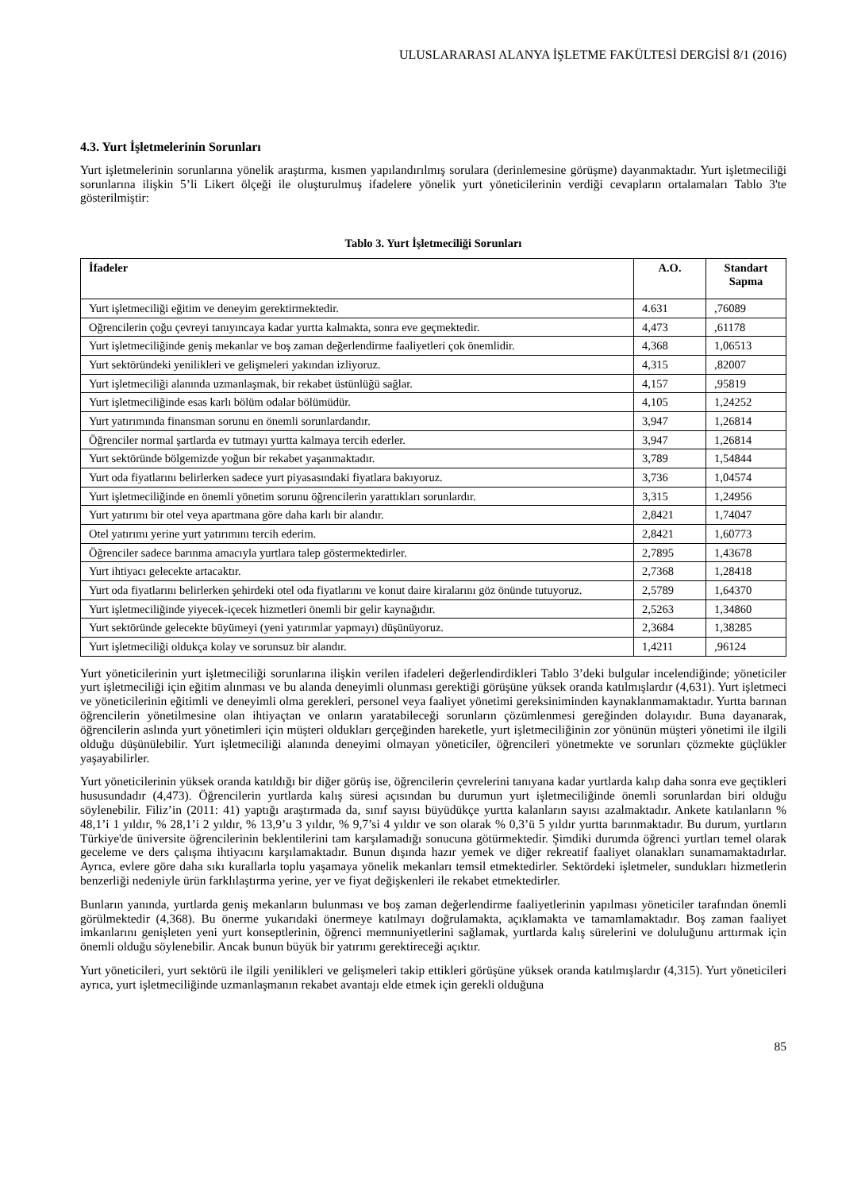ULUSLARARASI ALANYA İŞLETME FAKÜLTESİ DERGİSİ 8/1 (2016)
4.3. Yurt İşletmelerinin Sorunları
Yurt işletmelerinin sorunlarına yönelik araştırma, kısmen yapılandırılmış sorulara (derinlemesine görüşme) dayanmaktadır. Yurt işletmeciliği sorunlarına ilişkin 5’li Likert ölçeği ile oluşturulmuş ifadelere yönelik yurt yöneticilerinin verdiği cevapların ortalamaları Tablo 3'te gösterilmiştir:
Tablo 3. Yurt İşletmeciliği Sorunları
| İfadeler | A.O. | Standart Sapma |
| --- | --- | --- |
| Yurt işletmeciliği eğitim ve deneyim gerektirmektedir. | 4.631 | ,76089 |
| Oğrencilerin çoğu çevreyi tanıyıncaya kadar yurtta kalmakta, sonra eve geçmektedir. | 4,473 | ,61178 |
| Yurt işletmeciliğinde geniş mekanlar ve boş zaman değerlendirme faaliyetleri çok önemlidir. | 4,368 | 1,06513 |
| Yurt sektöründeki yenilikleri ve gelişmeleri yakından izliyoruz. | 4,315 | ,82007 |
| Yurt işletmeciliği alanında uzmanlaşmak, bir rekabet üstünlüğü sağlar. | 4,157 | ,95819 |
| Yurt işletmeciliğinde esas karlı bölüm odalar bölümüdür. | 4,105 | 1,24252 |
| Yurt yatırımında finansman sorunu en önemli sorunlardandır. | 3,947 | 1,26814 |
| Öğrenciler normal şartlarda ev tutmayı yurtta kalmaya tercih ederler. | 3,947 | 1,26814 |
| Yurt sektöründe bölgemizde yoğun bir rekabet yaşanmaktadır. | 3,789 | 1,54844 |
| Yurt oda fiyatlarını belirlerken sadece yurt piyasasındaki fiyatlara bakıyoruz. | 3,736 | 1,04574 |
| Yurt işletmeciliğinde en önemli yönetim sorunu öğrencilerin yarattıkları sorunlardır. | 3,315 | 1,24956 |
| Yurt yatırımı bir otel veya apartmana göre daha karlı bir alandır. | 2,8421 | 1,74047 |
| Otel yatırımı yerine yurt yatırımını tercih ederim. | 2,8421 | 1,60773 |
| Öğrenciler sadece barınma amacıyla yurtlara talep göstermektedirler. | 2,7895 | 1,43678 |
| Yurt ihtiyacı gelecekte artacaktır. | 2,7368 | 1,28418 |
| Yurt oda fiyatlarını belirlerken şehirdeki otel oda fiyatlarını ve konut daire kiralarını göz önünde tutuyoruz. | 2,5789 | 1,64370 |
| Yurt işletmeciliğinde yiyecek-içecek hizmetleri önemli bir gelir kaynağıdır. | 2,5263 | 1,34860 |
| Yurt sektöründe gelecekte büyümeyi (yeni yatırımlar yapmayı) düşünüyoruz. | 2,3684 | 1,38285 |
| Yurt işletmeciliği oldukça kolay ve sorunsuz bir alandır. | 1,4211 | ,96124 |
Yurt yöneticilerinin yurt işletmeciliği sorunlarına ilişkin verilen ifadeleri değerlendirdikleri Tablo 3’deki bulgular incelendiğinde; yöneticiler yurt işletmeciliği için eğitim alınması ve bu alanda deneyimli olunması gerektiği görüşüne yüksek oranda katılmışlardır (4,631). Yurt işletmeci ve yöneticilerinin eğitimli ve deneyimli olma gerekleri, personel veya faaliyet yönetimi gereksiniminden kaynaklanmamaktadır. Yurtta barınan öğrencilerin yönetilmesine olan ihtiyaçtan ve onların yaratabileceği sorunların çözümlenmesi gereğinden dolayıdır. Buna dayanarak, öğrencilerin aslında yurt yönetimleri için müşteri oldukları gerçeğinden hareketle, yurt işletmeciliğinin zor yönünün müşteri yönetimi ile ilgili olduğu düşünülebilir. Yurt işletmeciliği alanında deneyimi olmayan yöneticiler, öğrencileri yönetmekte ve sorunları çözmekte güçlükler yaşayabilirler.
Yurt yöneticilerinin yüksek oranda katıldığı bir diğer görüş ise, öğrencilerin çevrelerini tanıyana kadar yurtlarda kalıp daha sonra eve geçtikleri hususundadır (4,473). Öğrencilerin yurtlarda kalış süresi açısından bu durumun yurt işletmeciliğinde önemli sorunlardan biri olduğu söylenebilir. Filiz’in (2011: 41) yaptığı araştırmada da, sınıf sayısı büyüdükçe yurtta kalanların sayısı azalmaktadır. Ankete katılanların % 48,1’i 1 yıldır, % 28,1’i 2 yıldır, % 13,9’u 3 yıldır, % 9,7’si 4 yıldır ve son olarak % 0,3’ü 5 yıldır yurtta barınmaktadır. Bu durum, yurtların Türkiye'de üniversite öğrencilerinin beklentilerini tam karşılamadığı sonucuna götürmektedir. Şimdiki durumda öğrenci yurtları temel olarak geceleme ve ders çalışma ihtiyacını karşılamaktadır. Bunun dışında hazır yemek ve diğer rekreatif faaliyet olanakları sunamamaktadırlar. Ayrıca, evlere göre daha sıkı kurallarla toplu yaşamaya yönelik mekanları temsil etmektedirler. Sektördeki işletmeler, sundukları hizmetlerin benzerliği nedeniyle ürün farklılaştırma yerine, yer ve fiyat değişkenleri ile rekabet etmektedirler.
Bunların yanında, yurtlarda geniş mekanların bulunması ve boş zaman değerlendirme faaliyetlerinin yapılması yöneticiler tarafından önemli görülmektedir (4,368). Bu önerme yukarıdaki önermeye katılmayı doğrulamakta, açıklamakta ve tamamlamaktadır. Boş zaman faaliyet imkanlarını genişleten yeni yurt konseptlerinin, öğrenci memnuniyetlerini sağlamak, yurtlarda kalış sürelerini ve doluluğunu arttırmak için önemli olduğu söylenebilir. Ancak bunun büyük bir yatırımı gerektireceği açıktır.
Yurt yöneticileri, yurt sektörü ile ilgili yenilikleri ve gelişmeleri takip ettikleri görüşüne yüksek oranda katılmışlardır (4,315). Yurt yöneticileri ayrıca, yurt işletmeciliğinde uzmanlaşmanın rekabet avantajı elde etmek için gerekli olduğuna
85